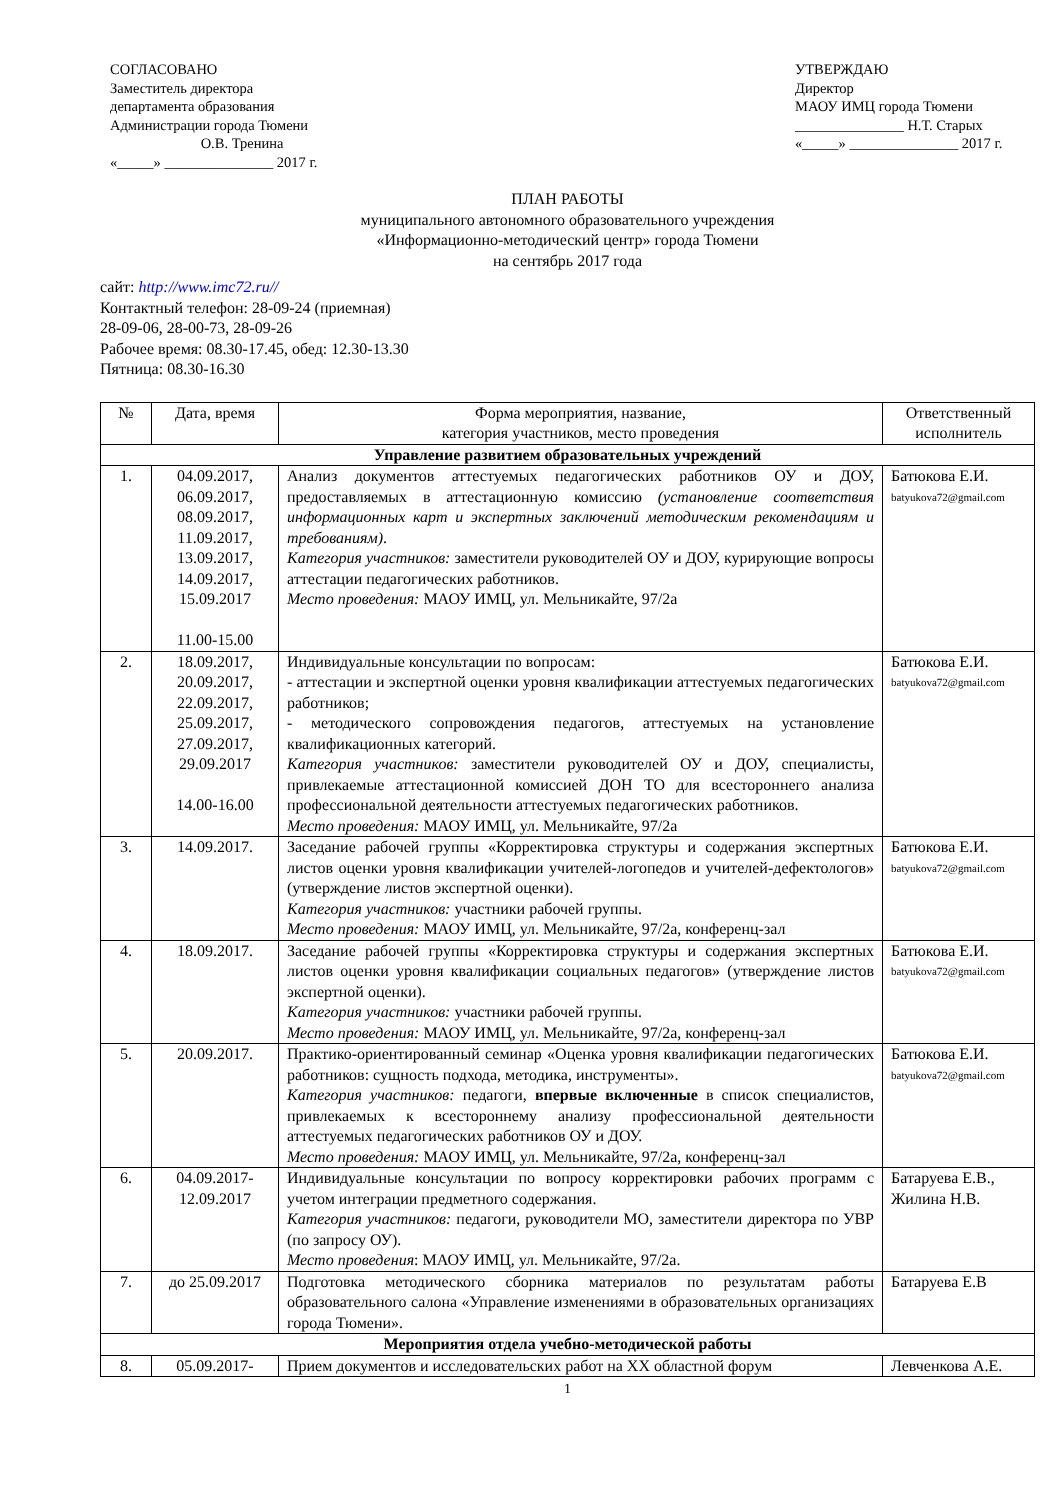СОГЛАСОВАНО
Заместитель директора
департамента образования
Администрации города Тюмени
О.В. Тренина
«_____» _______________ 2017 г.
УТВЕРЖДАЮ
Директор
МАОУ ИМЦ города Тюмени
_______________ Н.Т. Старых
«_____» _______________ 2017 г.
ПЛАН РАБОТЫ
муниципального автономного образовательного учреждения
«Информационно-методический центр» города Тюмени
на сентябрь 2017 года
сайт: http://www.imc72.ru//
Контактный телефон: 28-09-24 (приемная)
28-09-06, 28-00-73, 28-09-26
Рабочее время: 08.30-17.45, обед: 12.30-13.30
Пятница: 08.30-16.30
| № | Дата, время | Форма мероприятия, название, категория участников, место проведения | Ответственный исполнитель |
| --- | --- | --- | --- |
| Управление развитием образовательных учреждений | | | |
| 1. | 04.09.2017, 06.09.2017, 08.09.2017, 11.09.2017, 13.09.2017, 14.09.2017, 15.09.2017 11.00-15.00 | Анализ документов аттестуемых педагогических работников ОУ и ДОУ, предоставляемых в аттестационную комиссию (установление соответствия информационных карт и экспертных заключений методическим рекомендациям и требованиям) . Категория участников: заместители руководителей ОУ и ДОУ, курирующие вопросы аттестации педагогических работников. Место проведения: МАОУ ИМЦ, ул. Мельникайте, 97/2а | Батюкова Е.И. batyukova72@gmail.com |
| 2. | 18.09.2017, 20.09.2017, 22.09.2017, 25.09.2017, 27.09.2017, 29.09.2017 14.00-16.00 | Индивидуальные консультации по вопросам: - аттестации и экспертной оценки уровня квалификации аттестуемых педагогических работников; - методического сопровождения педагогов, аттестуемых на установление квалификационных категорий. Категория участников: заместители руководителей ОУ и ДОУ, специалисты, привлекаемые аттестационной комиссией ДОН ТО для всестороннего анализа профессиональной деятельности аттестуемых педагогических работников. Место проведения: МАОУ ИМЦ, ул. Мельникайте, 97/2а | Батюкова Е.И. batyukova72@gmail.com |
| 3. | 14.09.2017. | Заседание рабочей группы «Корректировка структуры и содержания экспертных листов оценки уровня квалификации учителей-логопедов и учителей-дефектологов» (утверждение листов экспертной оценки). Категория участников: участники рабочей группы. Место проведения: МАОУ ИМЦ, ул. Мельникайте, 97/2а, конференц-зал | Батюкова Е.И. batyukova72@gmail.com |
| 4. | 18.09.2017. | Заседание рабочей группы «Корректировка структуры и содержания экспертных листов оценки уровня квалификации социальных педагогов» (утверждение листов экспертной оценки). Категория участников: участники рабочей группы. Место проведения: МАОУ ИМЦ, ул. Мельникайте, 97/2а, конференц-зал | Батюкова Е.И. batyukova72@gmail.com |
| 5. | 20.09.2017. | Практико-ориентированный семинар «Оценка уровня квалификации педагогических работников: сущность подхода, методика, инструменты». Категория участников: педагоги, впервые включенные в список специалистов, привлекаемых к всестороннему анализу профессиональной деятельности аттестуемых педагогических работников ОУ и ДОУ. Место проведения: МАОУ ИМЦ, ул. Мельникайте, 97/2а, конференц-зал | Батюкова Е.И. batyukova72@gmail.com |
| 6. | 04.09.2017- 12.09.2017 | Индивидуальные консультации по вопросу корректировки рабочих программ с учетом интеграции предметного содержания. Категория участников: педагоги, руководители МО, заместители директора по УВР (по запросу ОУ). Место проведения : МАОУ ИМЦ, ул. Мельникайте, 97/2а. | Батаруева Е.В., Жилина Н.В. |
| 7. | до 25.09.2017 | Подготовка методического сборника материалов по результатам работы образовательного салона «Управление изменениями в образовательных организациях города Тюмени». | Батаруева Е.В |
| Мероприятия отдела учебно-методической работы | | | |
| 8. | 05.09.2017- | Прием документов и исследовательских работ на XX областной форум | Левченкова А.Е. |
1